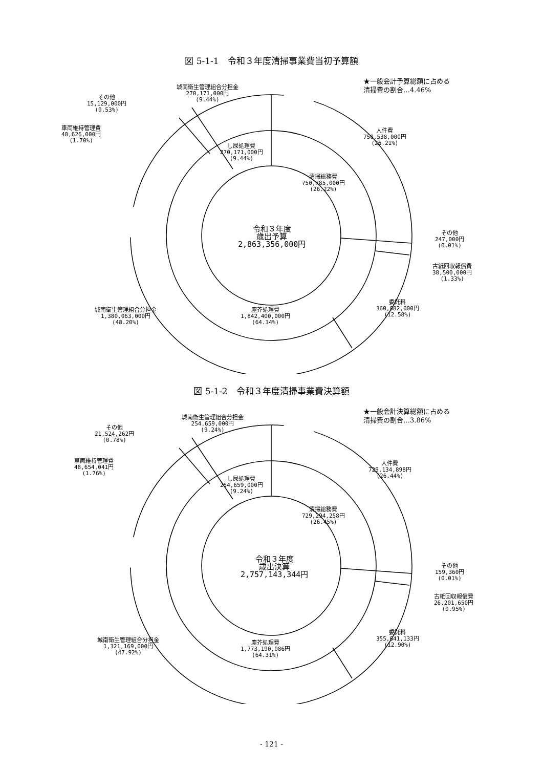図 5-1-1　令和３年度清掃事業費当初予算額
城南衛生管理組合分担金
270,171,000円
(9.44%)
その他
15,129,000円
(0.53%)
車両維持管理費
48,626,000円
(1.70%)
し尿処理費
270,171,000円
(9.44%)
清掃総務費
750,785,000円
(26.22%)
人件費
750,538,000円
(26.21%)
令和３年度
歳出予算
2,863,356,000円
その他
247,000円
(0.01%)
古紙回収報償費
38,500,000円
(1.33%)
委託料
360,082,000円
(12.58%)
塵芥処理費
1,842,400,000円
(64.34%)
城南衛生管理組合分担金
1,380,063,000円
(48.20%)
★一般会計予算総額に占める
清掃費の割合…4.46%
図 5-1-2　令和３年度清掃事業費決算額
城南衛生管理組合分担金
254,659,000円
(9.24%)
その他
21,524,262円
(0.78%)
車両維持管理費
48,654,041円
(1.76%)
し尿処理費
254,659,000円
(9.24%)
清掃総務費
729,294,258円
(26.45%)
人件費
729,134,898円
(26.44%)
令和３年度
歳出決算
2,757,143,344円
その他
159,360円
(0.01%)
古紙回収報償費
26,201,650円
(0.95%)
委託料
355,641,133円
(12.90%)
塵芥処理費
1,773,190,086円
(64.31%)
城南衛生管理組合分担金
1,321,169,000円
(47.92%)
★一般会計決算総額に占める
清掃費の割合…3.86%
- 121 -